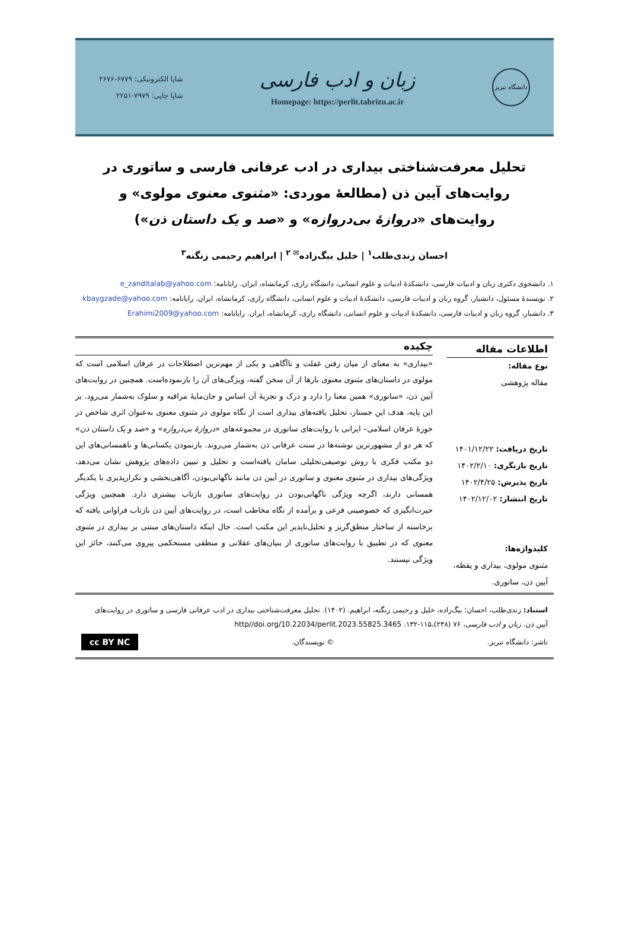دانشگاه تبریز
زبان و ادب فارسی
Homepage: https://perlit.tabrizu.ac.ir
شاپا الکترونیکی: ۶۷۷۹-۲۶۷۶
شاپا چاپی: ۷۹۷۹-۲۲۵۱
تحلیل معرفت‌شناختی بیداری در ادب عرفانی فارسی و ساتوری در روایت‌های آیین ذن (مطالعهٔ موردی: «مثنوی معنوی مولوی» و روایت‌های «دروازهٔ بی‌دروازه» و «صد و یک داستان ذن»)
احسان زندی‌طلب<sup>۱</sup> | خلیل بیگ‌زاده<sup>✉ ۲</sup> | ابراهیم رحیمی زنگنه<sup>۳</sup>
۱. دانشجوی دکتری زبان و ادبیات فارسی، دانشکدهٔ ادبیات و علوم انسانی، دانشگاه رازی، کرمانشاه، ایران. رایانامه: e_zanditalab@yahoo.com
۲. نویسندهٔ مسئول، دانشیار، گروه زبان و ادبیات فارسی، دانشکدهٔ ادبیات و علوم انسانی، دانشگاه رازی، کرمانشاه، ایران. رایانامه: kbaygzade@yahoo.com
۳. دانشیار، گروه زبان و ادبیات فارسی، دانشکدهٔ ادبیات و علوم انسانی، دانشگاه رازی، کرمانشاه، ایران. رایانامه: Erahimi2009@yahoo.com
اطلاعات مقاله
نوع مقاله:
مقاله پژوهشی
تاریخ دریافت: ۱۴۰۱/۱۲/۲۲
تاریخ بازنگری: ۱۴۰۲/۲/۱۰
تاریخ پذیرش: ۱۴۰۲/۴/۲۵
تاریخ انتشار: ۱۴۰۲/۱۲/۰۲
کلیدواژه‌ها:
مثنوی مولوی، بیداری و یقظه، آیین ذن، ساتوری.
چکیده
«بیداری» به معنای از میان رفتن غفلت و ناآگاهی و یکی از مهم‌ترین اصطلاحات در عرفان اسلامی است که مولوی در داستان‌های مثنوی معنوی بارها از آن سخن گفته، ویژگی‌های آن را بازنموده‌است. همچنین در روایت‌های آیین ذن، «ساتوری» همین معنا را دارد و درک و تجربهٔ آن اساس و جان‌مایهٔ مراقبه و سلوک به‌شمار می‌رود. بر این پایه، هدف این جستار، تحلیل یافته‌های بیداری است از نگاه مولوی در مثنوی معنوی به‌عنوان اثری شاخص در حوزهٔ عرفان اسلامی– ایرانی با روایت‌های ساتوری در مجموعه‌های «دروازهٔ بی‌دروازه» و «صد و یک داستان ذن» که هر دو از مشهورترین نوشته‌ها در سنت عرفانی ذن به‌شمار می‌روند. بازنمودن یکسانی‌ها و ناهمسانی‌های این دو مکتب فکری با روش توصیفی‌تحلیلی سامان یافته‌است و تحلیل و تبیین داده‌های پژوهش نشان می‌دهد، ویژگی‌های بیداری در مثنوی معنوی و ساتوری در آیین ذن مانند ناگهانی‌بودن، آگاهی‌بخشی و تکرارپذیری با یکدیگر همسانی دارند، اگرچه ویژگی ناگهانی‌بودن در روایت‌های ساتوری بازتاب بیشتری دارد. همچنین ویژگی حیرت‌انگیزی که خصوصیتی فرعی و برآمده از نگاه مخاطب است، در روایت‌های آیین ذن بازتاب فراوانی یافته که برخاسته از ساختار منطق‌گریز و تحلیل‌ناپذیر این مکتب است. حال اینکه داستان‌های مبتنی بر بیداری در مثنوی معنوی که در تطبیق با روایت‌های ساتوری از بنیان‌های عقلانی و منطقی مستحکمی پیروی می‌کنند، حائز این ویژگی نیستند.
استناد: زندی‌طلب، احسان؛ بیگ‌زاده، خلیل و رحیمی زنگنه، ابراهیم. (۱۴۰۲). تحلیل معرفت‌شناختی بیداری در ادب عرفانی فارسی و ساتوری در روایت‌های آیین ذن. زبان و ادب فارسی، ۷۶ (۲۴۸)،۱۱۵-۱۳۲. http//doi.org/10.22034/perlit.2023.55825.3465
ناشر: دانشگاه تبریز. © نویسندگان. cc BY NC